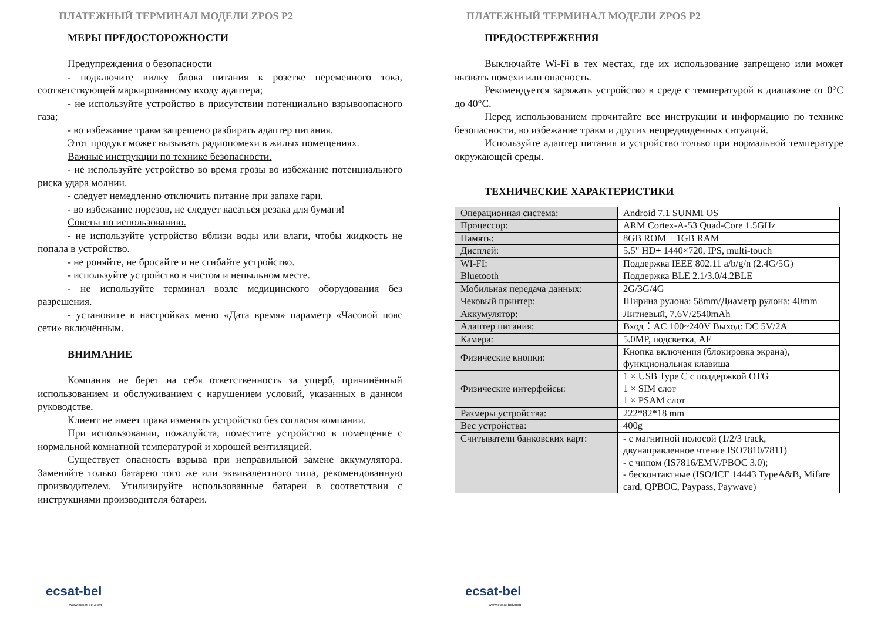ПЛАТЕЖНЫЙ ТЕРМИНАЛ МОДЕЛИ ZPOS P2
МЕРЫ ПРЕДОСТОРОЖНОСТИ
Предупреждения о безопасности
- подключите вилку блока питания к розетке переменного тока, соответствующей маркированному входу адаптера;
- не используйте устройство в присутствии потенциально взрывоопасного газа;
- во избежание травм запрещено разбирать адаптер питания.
Этот продукт может вызывать радиопомехи в жилых помещениях.
Важные инструкции по технике безопасности.
- не используйте устройство во время грозы во избежание потенциального риска удара молнии.
- следует немедленно отключить питание при запахе гари.
- во избежание порезов, не следует касаться резака для бумаги!
Советы по использованию.
- не используйте устройство вблизи воды или влаги, чтобы жидкость не попала в устройство.
- не роняйте, не бросайте и не сгибайте устройство.
- используйте устройство в чистом и непыльном месте.
- не используйте терминал возле медицинского оборудования без разрешения.
- установите в настройках меню «Дата время» параметр «Часовой пояс сети» включённым.
ВНИМАНИЕ
Компания не берет на себя ответственность за ущерб, причинённый использованием и обслуживанием с нарушением условий, указанных в данном руководстве.
Клиент не имеет права изменять устройство без согласия компании.
При использовании, пожалуйста, поместите устройство в помещение с нормальной комнатной температурой и хорошей вентиляцией.
Существует опасность взрыва при неправильной замене аккумулятора. Заменяйте только батарею того же или эквивалентного типа, рекомендованную производителем. Утилизируйте использованные батареи в соответствии с инструкциями производителя батареи.
ecsat-bel
www.ecsat-bel.com
ПЛАТЕЖНЫЙ ТЕРМИНАЛ МОДЕЛИ ZPOS P2
ПРЕДОСТЕРЕЖЕНИЯ
Выключайте Wi-Fi в тех местах, где их использование запрещено или может вызвать помехи или опасность.
Рекомендуется заряжать устройство в среде с температурой в диапазоне от 0°C до 40°C.
Перед использованием прочитайте все инструкции и информацию по технике безопасности, во избежание травм и других непредвиденных ситуаций.
Используйте адаптер питания и устройство только при нормальной температуре окружающей среды.
ТЕХНИЧЕСКИЕ ХАРАКТЕРИСТИКИ
| Операционная система: | Android 7.1 SUNMI OS |
| Процессор: | ARM Cortex-A-53 Quad-Core 1.5GHz |
| Память: | 8GB ROM + 1GB RAM |
| Дисплей: | 5.5" HD+ 1440×720, IPS, multi-touch |
| WI-FI: | Поддержка IEEE 802.11 a/b/g/n (2.4G/5G) |
| Bluetooth | Поддержка BLE 2.1/3.0/4.2BLE |
| Мобильная передача данных: | 2G/3G/4G |
| Чековый принтер: | Ширина рулона: 58mm/Диаметр рулона: 40mm |
| Аккумулятор: | Литиевый, 7.6V/2540mAh |
| Адаптер питания: | Вход：AC 100~240V Выход: DC 5V/2A |
| Камера: | 5.0MP, подсветка, AF |
| Физические кнопки: | Кнопка включения (блокировка экрана), функциональная клавиша |
| Физические интерфейсы: | 1 × USB Type C с поддержкой OTG 1 × SIM слот 1 × PSAM слот |
| Размеры устройства: | 222*82*18 mm |
| Вес устройства: | 400g |
| Считыватели банковских карт: | - с магнитной полосой (1/2/3 track, двунаправленное чтение ISO7810/7811) - с чипом (IS7816/EMV/PBOC 3.0); - бесконтактные (ISO/ICE 14443 TypeA&B, Mifare card, QPBOC, Paypass, Paywave) |
ecsat-bel
www.ecsat-bel.com